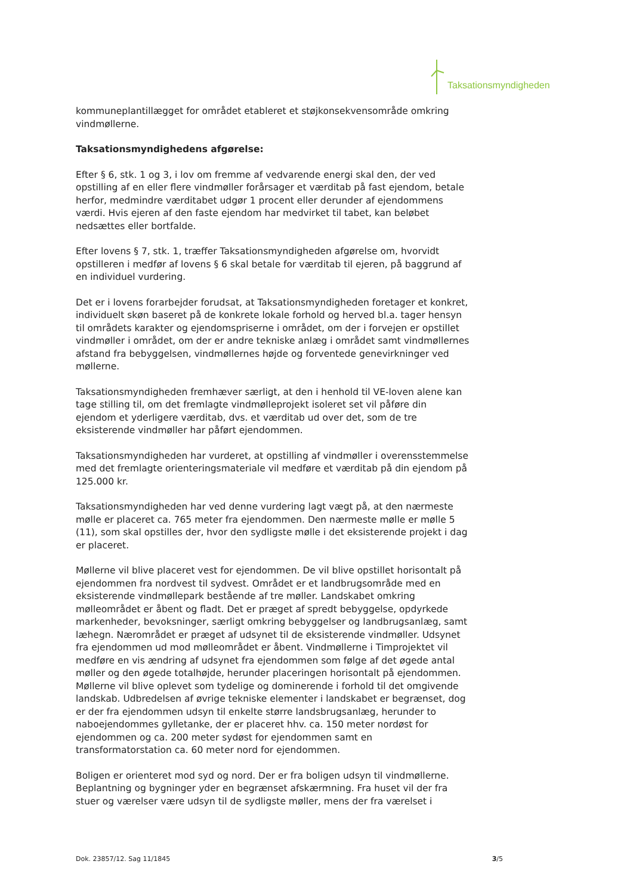Taksationsmyndigheden
kommuneplantillægget for området etableret et støjkonsekvensområde omkring vindmøllerne.
Taksationsmyndighedens afgørelse:
Efter § 6, stk. 1 og 3, i lov om fremme af vedvarende energi skal den, der ved opstilling af en eller flere vindmøller forårsager et værditab på fast ejendom, betale herfor, medmindre værditabet udgør 1 procent eller derunder af ejendommens værdi. Hvis ejeren af den faste ejendom har medvirket til tabet, kan beløbet nedsættes eller bortfalde.
Efter lovens § 7, stk. 1, træffer Taksationsmyndigheden afgørelse om, hvorvidt opstilleren i medfør af lovens § 6 skal betale for værditab til ejeren, på baggrund af en individuel vurdering.
Det er i lovens forarbejder forudsat, at Taksationsmyndigheden foretager et konkret, individuelt skøn baseret på de konkrete lokale forhold og herved bl.a. tager hensyn til områdets karakter og ejendomspriserne i området, om der i forvejen er opstillet vindmøller i området, om der er andre tekniske anlæg i området samt vindmøllernes afstand fra bebyggelsen, vindmøllernes højde og forventede genevirkninger ved møllerne.
Taksationsmyndigheden fremhæver særligt, at den i henhold til VE-loven alene kan tage stilling til, om det fremlagte vindmølleprojekt isoleret set vil påføre din ejendom et yderligere værditab, dvs. et værditab ud over det, som de tre eksisterende vindmøller har påført ejendommen.
Taksationsmyndigheden har vurderet, at opstilling af vindmøller i overensstemmelse med det fremlagte orienteringsmateriale vil medføre et værditab på din ejendom på 125.000 kr.
Taksationsmyndigheden har ved denne vurdering lagt vægt på, at den nærmeste mølle er placeret ca. 765 meter fra ejendommen. Den nærmeste mølle er mølle 5 (11), som skal opstilles der, hvor den sydligste mølle i det eksisterende projekt i dag er placeret.
Møllerne vil blive placeret vest for ejendommen. De vil blive opstillet horisontalt på ejendommen fra nordvest til sydvest. Området er et landbrugsområde med en eksisterende vindmøllepark bestående af tre møller. Landskabet omkring mølleområdet er åbent og fladt. Det er præget af spredt bebyggelse, opdyrkede markenheder, bevoksninger, særligt omkring bebyggelser og landbrugsanlæg, samt læhegn. Nærområdet er præget af udsynet til de eksisterende vindmøller. Udsynet fra ejendommen ud mod mølleområdet er åbent. Vindmøllerne i Timprojektet vil medføre en vis ændring af udsynet fra ejendommen som følge af det øgede antal møller og den øgede totalhøjde, herunder placeringen horisontalt på ejendommen. Møllerne vil blive oplevet som tydelige og dominerende i forhold til det omgivende landskab. Udbredelsen af øvrige tekniske elementer i landskabet er begrænset, dog er der fra ejendommen udsyn til enkelte større landsbrugsanlæg, herunder to naboejendommes gylletanke, der er placeret hhv. ca. 150 meter nordøst for ejendommen og ca. 200 meter sydøst for ejendommen samt en transformatorstation ca. 60 meter nord for ejendommen.
Boligen er orienteret mod syd og nord. Der er fra boligen udsyn til vindmøllerne. Beplantning og bygninger yder en begrænset afskærmning. Fra huset vil der fra stuer og værelser være udsyn til de sydligste møller, mens der fra værelset i
Dok. 23857/12. Sag 11/1845 3/5